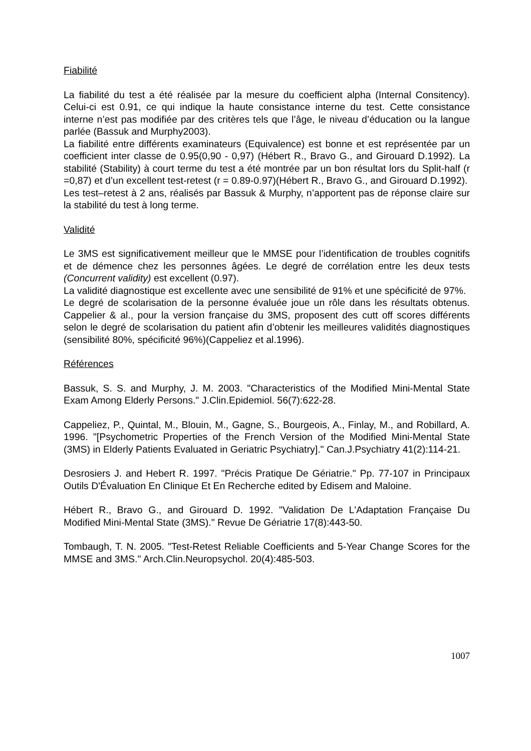Fiabilité
La fiabilité du test a été réalisée par la mesure du coefficient alpha (Internal Consitency). Celui-ci est 0.91, ce qui indique la haute consistance interne du test. Cette consistance interne n’est pas modifiée par des critères tels que l’âge, le niveau d’éducation ou la langue parlée (Bassuk and Murphy2003).
La fiabilité entre différents examinateurs (Equivalence) est bonne et est représentée par un coefficient inter classe de 0.95(0,90 - 0,97) (Hébert R., Bravo G., and Girouard D.1992). La stabilité (Stability) à court terme du test a été montrée par un bon résultat lors du Split-half (r =0,87) et d’un excellent test-retest (r = 0.89-0.97)(Hébert R., Bravo G., and Girouard D.1992).
Les test–retest à 2 ans, réalisés par Bassuk & Murphy, n’apportent pas de réponse claire sur la stabilité du test à long terme.
Validité
Le 3MS est significativement meilleur que le MMSE pour l’identification de troubles cognitifs et de démence chez les personnes âgées. Le degré de corrélation entre les deux tests (Concurrent validity) est excellent (0.97).
La validité diagnostique est excellente avec une sensibilité de 91% et une spécificité de 97%.
Le degré de scolarisation de la personne évaluée joue un rôle dans les résultats obtenus. Cappelier & al., pour la version française du 3MS, proposent des cutt off scores différents selon le degré de scolarisation du patient afin d’obtenir les meilleures validités diagnostiques (sensibilité 80%, spécificité 96%)(Cappeliez et al.1996).
Références
Bassuk, S. S. and Murphy, J. M. 2003. "Characteristics of the Modified Mini-Mental State Exam Among Elderly Persons." J.Clin.Epidemiol. 56(7):622-28.
Cappeliez, P., Quintal, M., Blouin, M., Gagne, S., Bourgeois, A., Finlay, M., and Robillard, A. 1996. "[Psychometric Properties of the French Version of the Modified Mini-Mental State (3MS) in Elderly Patients Evaluated in Geriatric Psychiatry]." Can.J.Psychiatry 41(2):114-21.
Desrosiers J. and Hebert R. 1997. "Précis Pratique De Gériatrie." Pp. 77-107 in Principaux Outils D'Évaluation En Clinique Et En Recherche edited by Edisem and Maloine.
Hébert R., Bravo G., and Girouard D. 1992. "Validation De L'Adaptation Française Du Modified Mini-Mental State (3MS)." Revue De Gériatrie 17(8):443-50.
Tombaugh, T. N. 2005. "Test-Retest Reliable Coefficients and 5-Year Change Scores for the MMSE and 3MS." Arch.Clin.Neuropsychol. 20(4):485-503.
1007